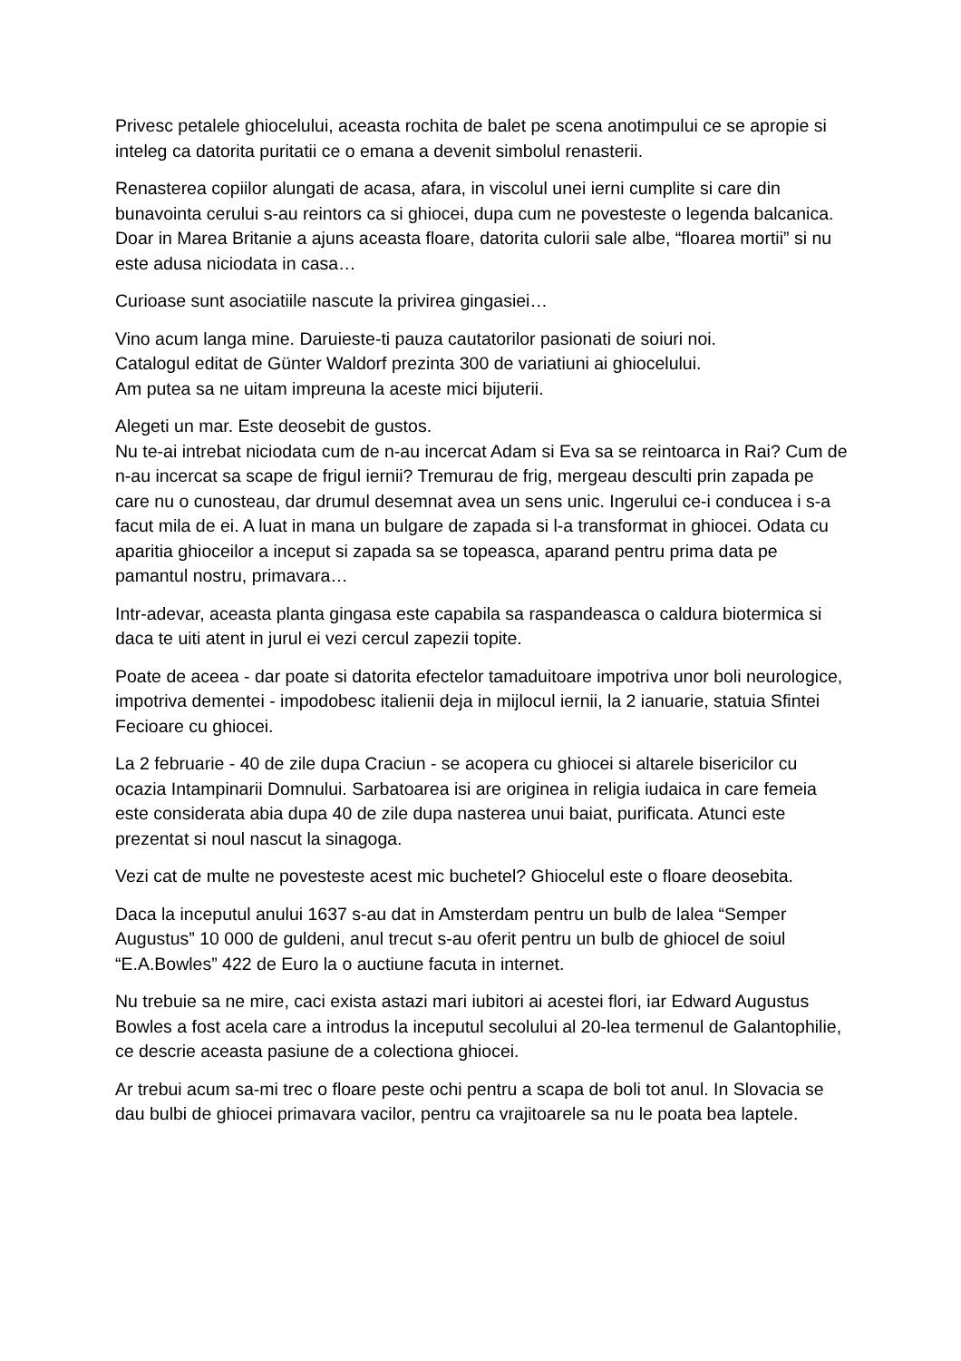Privesc petalele ghiocelului, aceasta rochita de balet pe scena anotimpului ce se apropie si inteleg ca datorita puritatii ce o emana a devenit simbolul renasterii.
Renasterea copiilor alungati de acasa, afara, in viscolul unei ierni cumplite si care din bunavointa cerului s-au reintors ca si ghiocei, dupa cum ne povesteste o legenda balcanica. Doar in Marea Britanie a ajuns aceasta floare, datorita culorii sale albe, “floarea mortii” si nu este adusa niciodata in casa…
Curioase sunt asociatiile nascute la privirea gingasiei…
Vino acum langa mine. Daruieste-ti pauza cautatorilor pasionati de soiuri noi.
Catalogul editat de Günter Waldorf prezinta 300 de variatiuni ai ghiocelului.
Am putea sa ne uitam impreuna la aceste mici bijuterii.
Alegeti un mar. Este deosebit de gustos.
Nu te-ai intrebat niciodata cum de n-au incercat Adam si Eva sa se reintoarca in Rai? Cum de n-au incercat sa scape de frigul iernii? Tremurau de frig, mergeau desculti prin zapada pe care nu o cunosteau, dar drumul desemnat avea un sens unic. Ingerului ce-i conducea i s-a facut mila de ei. A luat in mana un bulgare de zapada si l-a transformat in ghiocei. Odata cu aparitia ghioceilor a inceput si zapada sa se topeasca, aparand pentru prima data pe pamantul nostru, primavara…
Intr-adevar, aceasta planta gingasa este capabila sa raspandeasca o caldura biotermica si daca te uiti atent in jurul ei vezi cercul zapezii topite.
Poate de aceea - dar poate si datorita efectelor tamaduitoare impotriva unor boli neurologice, impotriva dementei - impodobesc italienii deja in mijlocul iernii, la 2 ianuarie, statuia Sfintei Fecioare cu ghiocei.
La 2 februarie - 40 de zile dupa Craciun - se acopera cu ghiocei si altarele bisericilor cu ocazia Intampinarii Domnului. Sarbatoarea isi are originea in religia iudaica in care femeia este considerata abia dupa 40 de zile dupa nasterea unui baiat, purificata. Atunci este prezentat si noul nascut la sinagoga.
Vezi cat de multe ne povesteste acest mic buchetel? Ghiocelul este o floare deosebita.
Daca la inceputul anului 1637 s-au dat in Amsterdam pentru un bulb de lalea “Semper Augustus” 10 000 de guldeni, anul trecut s-au oferit pentru un bulb de ghiocel de soiul “E.A.Bowles” 422 de Euro la o auctiune facuta in internet.
Nu trebuie sa ne mire, caci exista astazi mari iubitori ai acestei flori, iar Edward Augustus Bowles a fost acela care a introdus la inceputul secolului al 20-lea termenul de Galantophilie, ce descrie aceasta pasiune de a colectiona ghiocei.
Ar trebui acum sa-mi trec o floare peste ochi pentru a scapa de boli tot anul. In Slovacia se dau bulbi de ghiocei primavara vacilor, pentru ca vrajitoarele sa nu le poata bea laptele.